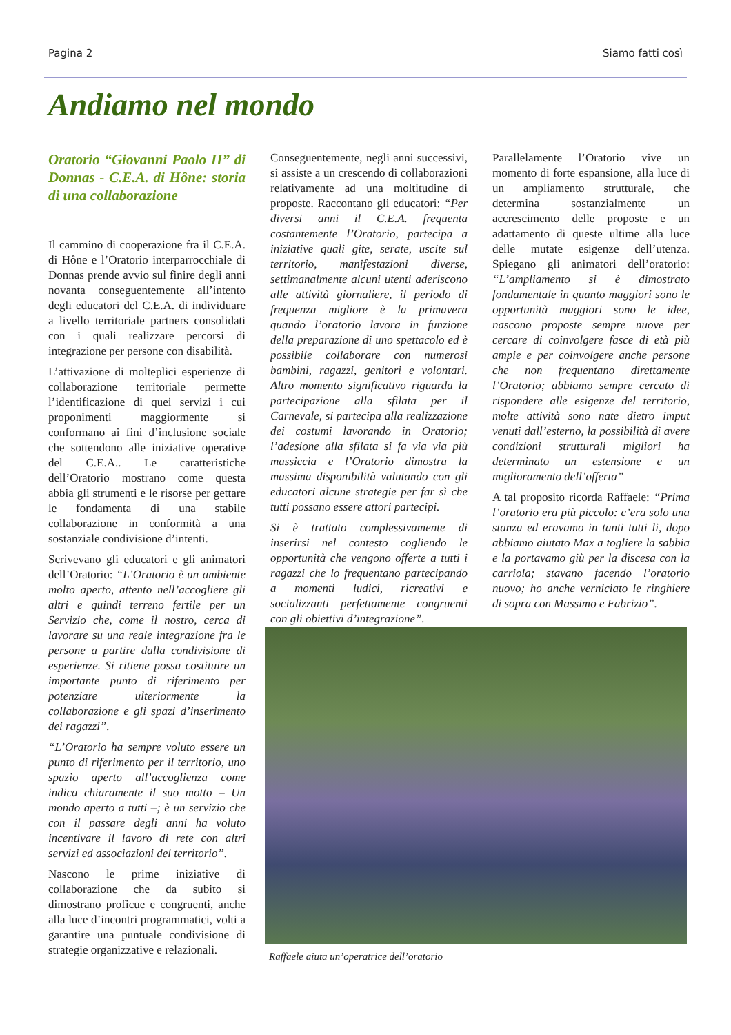Pagina 2 Siamo fatti così
Andiamo nel mondo
Oratorio “Giovanni Paolo II” di Donnas - C.E.A. di Hône: storia di una collaborazione
Il cammino di cooperazione fra il C.E.A. di Hône e l’Oratorio interparrocchiale di Donnas prende avvio sul finire degli anni novanta conseguentemente all’intento degli educatori del C.E.A. di individuare a livello territoriale partners consolidati con i quali realizzare percorsi di integrazione per persone con disabilità.
L’attivazione di molteplici esperienze di collaborazione territoriale permette l’identificazione di quei servizi i cui proponimenti maggiormente si conformano ai fini d’inclusione sociale che sottendono alle iniziative operative del C.E.A.. Le caratteristiche dell’Oratorio mostrano come questa abbia gli strumenti e le risorse per gettare le fondamenta di una stabile collaborazione in conformità a una sostanziale condivisione d’intenti.
Scrivevano gli educatori e gli animatori dell’Oratorio: “L’Oratorio è un ambiente molto aperto, attento nell’accogliere gli altri e quindi terreno fertile per un Servizio che, come il nostro, cerca di lavorare su una reale integrazione fra le persone a partire dalla condivisione di esperienze. Si ritiene possa costituire un importante punto di riferimento per potenziare ulteriormente la collaborazione e gli spazi d’inserimento dei ragazzi”.
“L’Oratorio ha sempre voluto essere un punto di riferimento per il territorio, uno spazio aperto all’accoglienza come indica chiaramente il suo motto – Un mondo aperto a tutti –; è un servizio che con il passare degli anni ha voluto incentivare il lavoro di rete con altri servizi ed associazioni del territorio”.
Nascono le prime iniziative di collaborazione che da subito si dimostrano proficue e congruenti, anche alla luce d’incontri programmatici, volti a garantire una puntuale condivisione di strategie organizzative e relazionali.
Conseguentemente, negli anni successivi, si assiste a un crescendo di collaborazioni relativamente ad una moltitudine di proposte. Raccontano gli educatori: “Per diversi anni il C.E.A. frequenta costantemente l’Oratorio, partecipa a iniziative quali gite, serate, uscite sul territorio, manifestazioni diverse, settimanalmente alcuni utenti aderiscono alle attività giornaliere, il periodo di frequenza migliore è la primavera quando l’oratorio lavora in funzione della preparazione di uno spettacolo ed è possibile collaborare con numerosi bambini, ragazzi, genitori e volontari. Altro momento significativo riguarda la partecipazione alla sfilata per il Carnevale, si partecipa alla realizzazione dei costumi lavorando in Oratorio; l’adesione alla sfilata si fa via via più massiccia e l’Oratorio dimostra la massima disponibilità valutando con gli educatori alcune strategie per far sì che tutti possano essere attori partecipi.
Si è trattato complessivamente di inserirsi nel contesto cogliendo le opportunità che vengono offerte a tutti i ragazzi che lo frequentano partecipando a momenti ludici, ricreativi e socializzanti perfettamente congruenti con gli obiettivi d’integrazione”.
Parallelamente l’Oratorio vive un momento di forte espansione, alla luce di un ampliamento strutturale, che determina sostanzialmente un accrescimento delle proposte e un adattamento di queste ultime alla luce delle mutate esigenze dell’utenza. Spiegano gli animatori dell’oratorio: “L’ampliamento si è dimostrato fondamentale in quanto maggiori sono le opportunità maggiori sono le idee, nascono proposte sempre nuove per cercare di coinvolgere fasce di età più ampie e per coinvolgere anche persone che non frequentano direttamente l’Oratorio; abbiamo sempre cercato di rispondere alle esigenze del territorio, molte attività sono nate dietro imput venuti dall’esterno, la possibilità di avere condizioni strutturali migliori ha determinato un estensione e un miglioramento dell’offerta”
A tal proposito ricorda Raffaele: “Prima l’oratorio era più piccolo: c’era solo una stanza ed eravamo in tanti tutti li, dopo abbiamo aiutato Max a togliere la sabbia e la portavamo giù per la discesa con la carriola; stavano facendo l’oratorio nuovo; ho anche verniciato le ringhiere di sopra con Massimo e Fabrizio”.
Raffaele aiuta un’operatrice dell’oratorio